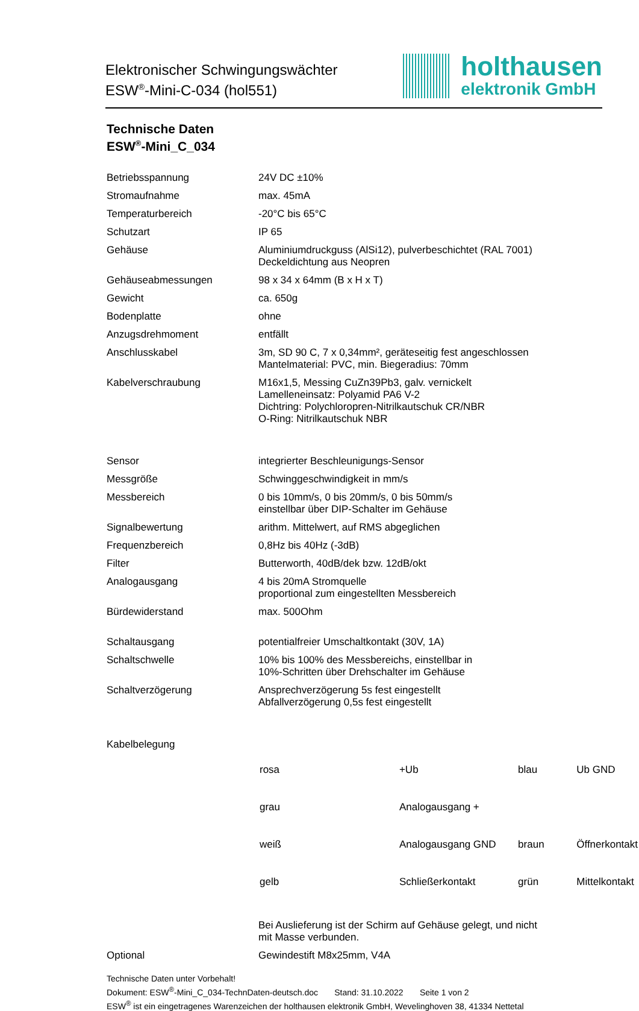Elektronischer Schwingungswächter
ESW<sup>®</sup>-Mini-C-034 (hol551)
holthausen
elektronik GmbH
Technische Daten
ESW<sup>®</sup>-Mini_C_034
| Betriebsspannung | 24V DC ±10% |
| Stromaufnahme | max. 45mA |
| Temperaturbereich | -20°C bis 65°C |
| Schutzart | IP 65 |
| Gehäuse | Aluminiumdruckguss (AlSi12), pulverbeschichtet (RAL 7001) Deckeldichtung aus Neopren |
| Gehäuseabmessungen | 98 x 34 x 64mm (B x H x T) |
| Gewicht | ca. 650g |
| Bodenplatte | ohne |
| Anzugsdrehmoment | entfällt |
| Anschlusskabel | 3m, SD 90 C, 7 x 0,34mm², geräteseitig fest angeschlossen Mantelmaterial: PVC, min. Biegeradius: 70mm |
| Kabelverschraubung | M16x1,5, Messing CuZn39Pb3, galv. vernickelt Lamelleneinsatz: Polyamid PA6 V-2 Dichtring: Polychloropren-Nitrilkautschuk CR/NBR O-Ring: Nitrilkautschuk NBR |
| Sensor | integrierter Beschleunigungs-Sensor |
| Messgröße | Schwinggeschwindigkeit in mm/s |
| Messbereich | 0 bis 10mm/s, 0 bis 20mm/s, 0 bis 50mm/s einstellbar über DIP-Schalter im Gehäuse |
| Signalbewertung | arithm. Mittelwert, auf RMS abgeglichen |
| Frequenzbereich | 0,8Hz bis 40Hz (-3dB) |
| Filter | Butterworth, 40dB/dek bzw. 12dB/okt |
| Analogausgang | 4 bis 20mA Stromquelle proportional zum eingestellten Messbereich |
| Bürdewiderstand | max. 500Ohm |
| Schaltausgang | potentialfreier Umschaltkontakt (30V, 1A) |
| Schaltschwelle | 10% bis 100% des Messbereichs, einstellbar in 10%-Schritten über Drehschalter im Gehäuse |
| Schaltverzögerung | Ansprechverzögerung 5s fest eingestellt Abfallverzögerung 0,5s fest eingestellt |
| Kabelbelegung | / rosa / +Ub / blau / Ub GND / / grau / Analogausgang + / / / / weiß / Analogausgang GND / braun / Öffnerkontakt / / gelb / Schließerkontakt / grün / Mittelkontakt / |
| | Bei Auslieferung ist der Schirm auf Gehäuse gelegt, und nicht mit Masse verbunden. |
| Optional | Gewindestift M8x25mm, V4A |
Technische Daten unter Vorbehalt!
Dokument: ESW<sup>®</sup>-Mini_C_034-TechnDaten-deutsch.doc Stand: 31.10.2022 Seite 1 von 2
ESW<sup>®</sup> ist ein eingetragenes Warenzeichen der holthausen elektronik GmbH, Wevelinghoven 38, 41334 Nettetal